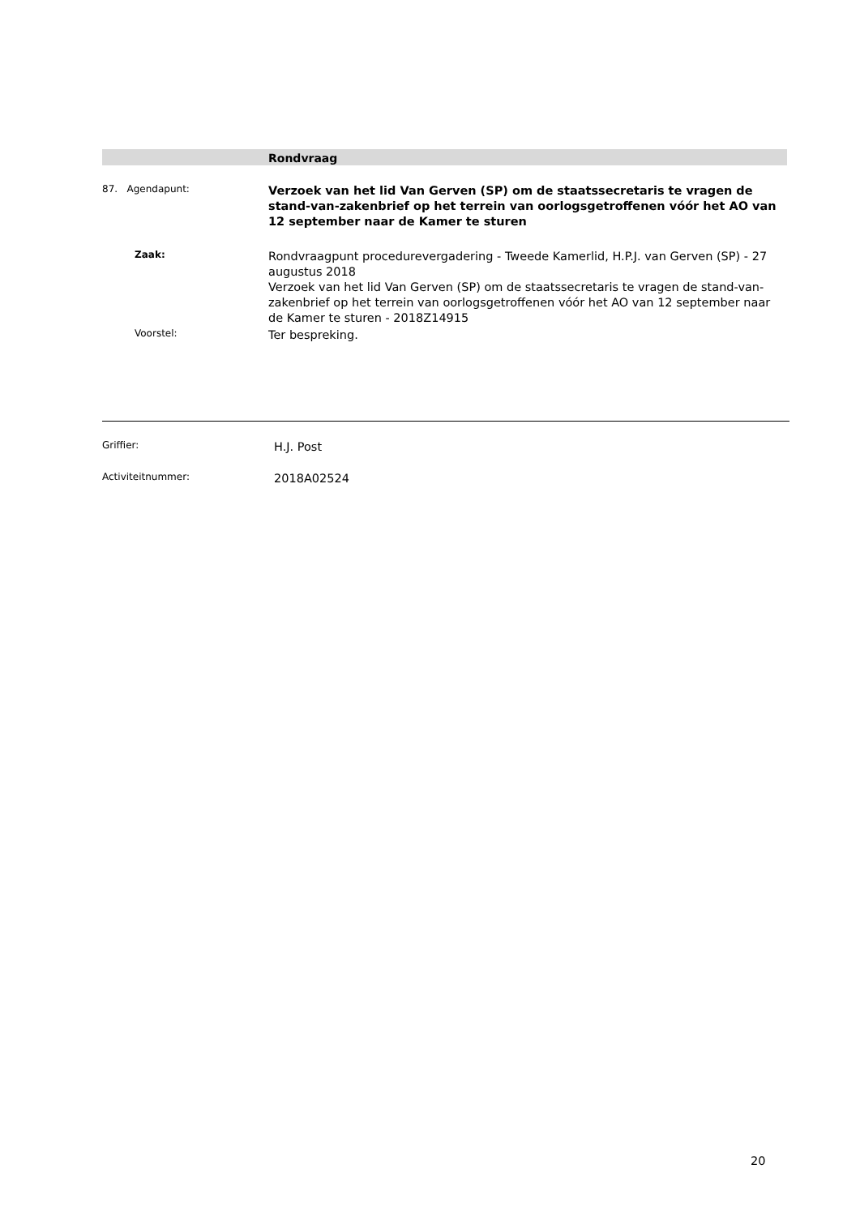Rondvraag
87. Agendapunt:
Verzoek van het lid Van Gerven (SP) om de staatssecretaris te vragen de stand-van-zakenbrief op het terrein van oorlogsgetroffenen vóór het AO van 12 september naar de Kamer te sturen
Zaak:
Rondvraagpunt procedurevergadering - Tweede Kamerlid, H.P.J. van Gerven (SP) - 27 augustus 2018
Verzoek van het lid Van Gerven (SP) om de staatssecretaris te vragen de stand-van-zakenbrief op het terrein van oorlogsgetroffenen vóór het AO van 12 september naar de Kamer te sturen - 2018Z14915
Voorstel:
Ter bespreking.
Griffier:
H.J. Post
Activiteitnummer:
2018A02524
20